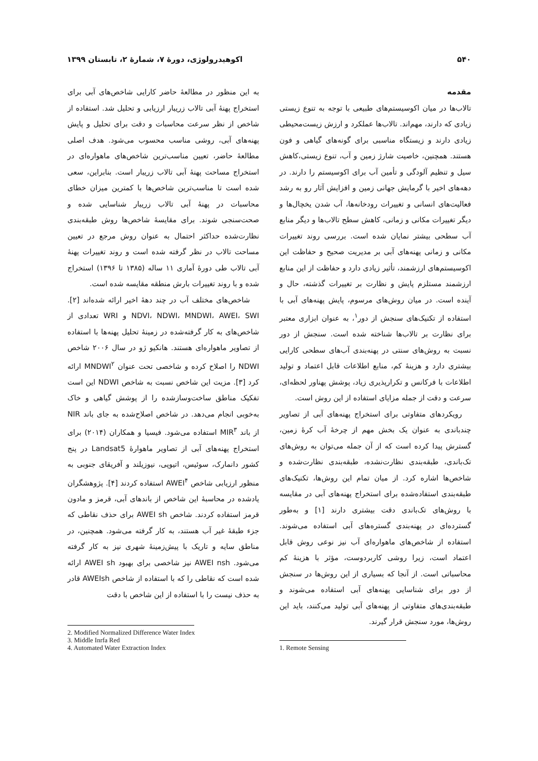۵۴۰ اکوهیدرولوژی، دورۀ ۷، شمارۀ ۲، تابستان ۱۳۹۹
مقدمه
تالاب‌ها در میان اکوسیستم‌های طبیعی با توجه به تنوع زیستی زیادی که دارند، مهم‌اند. تالاب‌ها عملکرد و ارزش زیست‌محیطی زیادی دارند و زیستگاه مناسبی برای گونه‌های گیاهی و فون هستند. همچنین، خاصیت شارژ زمین و آب، تنوع زیستی،کاهش سیل و تنظیم آلودگی و تأمین آب برای اکوسیستم را دارند. در دهه‌های اخیر با گرمایش جهانی زمین و افزایش آثار رو به رشد فعالیت‌های انسانی و تغییرات رودخانه‌ها، آب شدن یخچال‌ها و دیگر تغییرات مکانی و زمانی، کاهش سطح تالاب‌ها و دیگر منابع آب سطحی بیشتر نمایان شده است. بررسی روند تغییرات مکانی و زمانی پهنه‌های آبی بر مدیریت صحیح و حفاظت این اکوسیستم‌های ارزشمند، تأثیر زیادی دارد و حفاظت از این منابع ارزشمند مستلزم پایش و نظارت بر تغییرات گذشته، حال و آینده است. در میان روش‌های مرسوم، پایش پهنه‌های آبی با استفاده از تکنیک‌های سنجش از دور<sup>۱</sup>، به عنوان ابزاری معتبر برای نظارت بر تالاب‌ها شناخته شده است. سنجش از دور نسبت به روش‌های سنتی در پهنه‌بندی آب‌های سطحی کارایی بیشتری دارد و هزینۀ کم، منابع اطلاعات قابل اعتماد و تولید اطلاعات با فرکانس و تکرارپذیری زیاد، پوشش پهناور لحظه‌ای، سرعت و دقت از جمله مزایای استفاده از این روش است.
رویکردهای متفاوتی برای استخراج پهنه‌های آبی از تصاویر چندباندی به عنوان یک بخش مهم از چرخۀ آب کرۀ زمین، گسترش پیدا کرده است که از آن جمله می‌توان به روش‌های تک‌باندی، طبقه‌بندی نظارت‌نشده، طبقه‌بندی نظارت‌شده و شاخص‌ها اشاره کرد. از میان تمام این روش‌ها، تکنیک‌های طبقه‌بندی استفاده‌شده برای استخراج پهنه‌های آبی در مقایسه با روش‌های تک‌باندی دقت بیشتری دارند [۱] و به‌طور گسترده‌ای در پهنه‌بندی گستره‌های آبی استفاده می‌شوند. استفاده از شاخص‌های ماهواره‌ای آب نیز نوعی روش قابل اعتماد است، زیرا روشی کاربردوست، مؤثر با هزینۀ کم محاسباتی است. از آنجا که بسیاری از این روش‌ها در سنجش از دور برای شناسایی پهنه‌های آبی استفاده می‌شوند و طبقه‌بندی‌های متفاوتی از پهنه‌های آبی تولید می‌کنند، باید این روش‌ها، مورد سنجش قرار گیرند.
1. Remote Sensing
به این منظور در مطالعۀ حاضر کارایی شاخص‌های آبی برای استخراج پهنۀ آبی تالاب زریبار ارزیابی و تحلیل شد. استفاده از شاخص از نظر سرعت محاسبات و دقت برای تحلیل و پایش پهنه‌های آبی، روشی مناسب محسوب می‌شود. هدف اصلی مطالعۀ حاضر، تعیین مناسب‌ترین شاخص‌های ماهواره‌ای در استخراج مساحت پهنۀ آبی تالاب زریبار است. بنابراین، سعی شده است تا مناسب‌ترین شاخص‌ها با کمترین میزان خطای محاسبات در پهنۀ آبی تالاب زریبار شناسایی شده و صحت‌سنجی شوند. برای مقایسۀ شاخص‌ها روش طبقه‌بندی نظارت‌شده حداکثر احتمال به عنوان روش مرجع در تعیین مساحت تالاب در نظر گرفته شده است و روند تغییرات پهنۀ آبی تالاب طی دورۀ آماری ۱۱ ساله (۱۳۸۵ تا ۱۳۹۶) استخراج شده و با روند تغییرات بارش منطقه مقایسه شده است.
شاخص‌های مختلف آب در چند دهۀ اخیر ارائه شده‌اند [۲]. NDVI، NDWI، MNDWI، AWEI، SWI و WRI تعدادی از شاخص‌های به کار گرفته‌شده در زمینۀ تحلیل پهنه‌ها با استفاده از تصاویر ماهواره‌ای هستند. هانکیو ژو در سال ۲۰۰۶ شاخص NDWI را اصلاح کرده و شاخصی تحت عنوان MNDWI<sup>۲</sup> ارائه کرد [۳]. مزیت این شاخص نسبت به شاخص NDWI این است تفکیک مناطق ساخت‌وسازشده را از پوشش گیاهی و خاک به‌خوبی انجام می‌دهد. در شاخص اصلاح‌شده به جای باند NIR از باند MIR<sup>۳</sup> استفاده می‌شود. فیسیا و همکاران (۲۰۱۴) برای استخراج پهنه‌های آبی از تصاویر ماهوارۀ Landsat5 در پنج کشور دانمارک، سوئیس، اتیوپی، نیوزیلند و آفریقای جنوبی به منظور ارزیابی شاخص AWEI<sup>۴</sup> استفاده کردند [۴]. پژوهشگران یادشده در محاسبۀ این شاخص از باندهای آبی، قرمز و مادون قرمز استفاده کردند. شاخص AWEI sh برای حذف نقاطی که جزء طبقۀ غیر آب هستند، به کار گرفته می‌شود. همچنین، در مناطق سایه و تاریک با پیش‌زمینۀ شهری نیز به کار گرفته می‌شود. AWEI nsh نیز شاخصی برای بهبود AWEI sh ارائه شده است که نقاطی را که با استفاده از شاخص AWEIsh قادر به حذف نیست را با استفاده از این شاخص با دقت
2. Modified Normalized Difference Water Index
3. Middle Inrfa Red
4. Automated Water Extraction Index